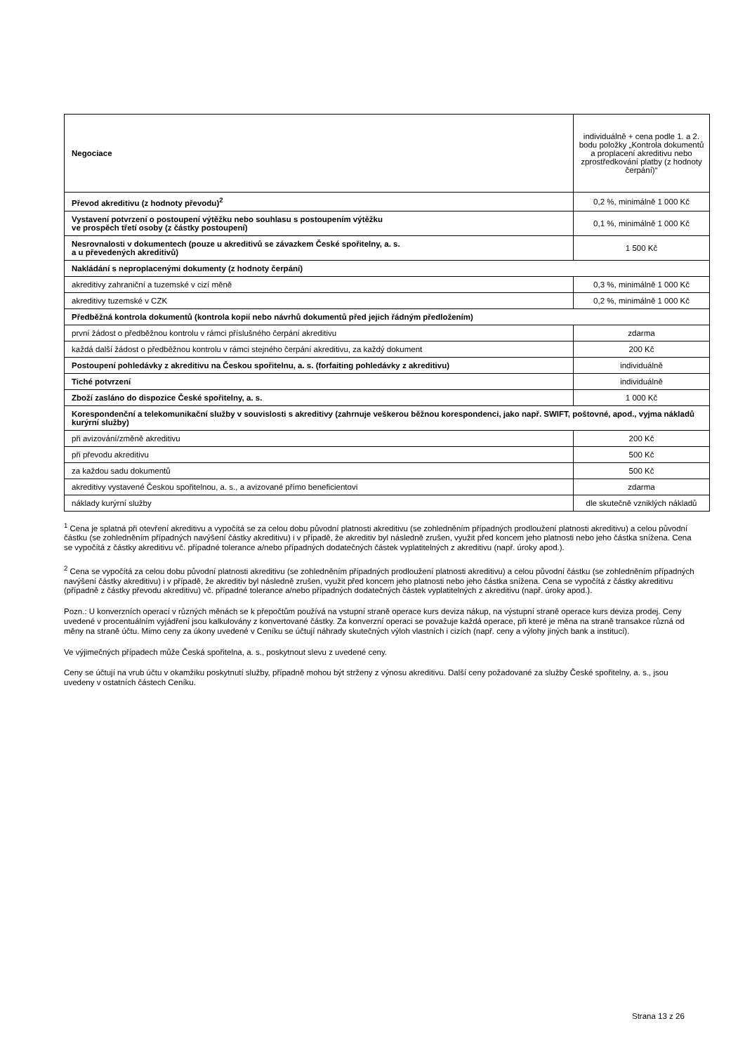| Negociace | individuálně + cena podle 1. a 2. bodu položky „Kontrola dokumentů a proplacení akreditivu nebo zprostředkování platby (z hodnoty čerpání)“ |
| Převod akreditivu (z hodnoty převodu)<sup>2</sup> | 0,2 %, minimálně 1 000 Kč |
| Vystavení potvrzení o postoupení výtěžku nebo souhlasu s postoupením výtěžku ve prospěch třetí osoby (z částky postoupení) | 0,1 %, minimálně 1 000 Kč |
| Nesrovnalosti v dokumentech (pouze u akreditivů se závazkem České spořitelny, a. s. a u převedených akreditivů) | 1 500 Kč |
| Nakládání s neproplacenými dokumenty (z hodnoty čerpání) | |
| akreditivy zahraniční a tuzemské v cizí měně | 0,3 %, minimálně 1 000 Kč |
| akreditivy tuzemské v CZK | 0,2 %, minimálně 1 000 Kč |
| Předběžná kontrola dokumentů (kontrola kopií nebo návrhů dokumentů před jejich řádným předložením) | |
| první žádost o předběžnou kontrolu v rámci příslušného čerpání akreditivu | zdarma |
| každá další žádost o předběžnou kontrolu v rámci stejného čerpání akreditivu, za každý dokument | 200 Kč |
| Postoupení pohledávky z akreditivu na Českou spořitelnu, a. s. (forfaiting pohledávky z akreditivu) | individuálně |
| Tiché potvrzení | individuálně |
| Zboží zasláno do dispozice České spořitelny, a. s. | 1 000 Kč |
| Korespondenční a telekomunikační služby v souvislosti s akreditivy (zahrnuje veškerou běžnou korespondenci, jako např. SWIFT, poštovné, apod., vyjma nákladů kurýrní služby) | |
| při avizování/změně akreditivu | 200 Kč |
| při převodu akreditivu | 500 Kč |
| za každou sadu dokumentů | 500 Kč |
| akreditivy vystavené Českou spořitelnou, a. s., a avizované přímo beneficientovi | zdarma |
| náklady kurýrní služby | dle skutečně vzniklých nákladů |
<sup>1</sup> Cena je splatná při otevření akreditivu a vypočítá se za celou dobu původní platnosti akreditivu (se zohledněním případných prodloužení platnosti akreditivu) a celou původní částku (se zohledněním případných navýšení částky akreditivu) i v případě, že akreditiv byl následně zrušen, využit před koncem jeho platnosti nebo jeho částka snížena. Cena se vypočítá z částky akreditivu vč. případné tolerance a/nebo případných dodatečných částek vyplatitelných z akreditivu (např. úroky apod.).
<sup>2</sup> Cena se vypočítá za celou dobu původní platnosti akreditivu (se zohledněním případných prodloužení platnosti akreditivu) a celou původní částku (se zohledněním případných navýšení částky akreditivu) i v případě, že akreditiv byl následně zrušen, využit před koncem jeho platnosti nebo jeho částka snížena. Cena se vypočítá z částky akreditivu (případně z částky převodu akreditivu) vč. případné tolerance a/nebo případných dodatečných částek vyplatitelných z akreditivu (např. úroky apod.).
Pozn.: U konverzních operací v různých měnách se k přepočtům používá na vstupní straně operace kurs deviza nákup, na výstupní straně operace kurs deviza prodej. Ceny uvedené v procentuálním vyjádření jsou kalkulovány z konvertované částky. Za konverzní operaci se považuje každá operace, při které je měna na straně transakce různá od měny na straně účtu. Mimo ceny za úkony uvedené v Ceníku se účtují náhrady skutečných výloh vlastních i cizích (např. ceny a výlohy jiných bank a institucí).
Ve výjimečných případech může Česká spořitelna, a. s., poskytnout slevu z uvedené ceny.
Ceny se účtují na vrub účtu v okamžiku poskytnutí služby, případně mohou být strženy z výnosu akreditivu. Další ceny požadované za služby České spořitelny, a. s., jsou uvedeny v ostatních částech Ceníku.
Strana 13 z 26